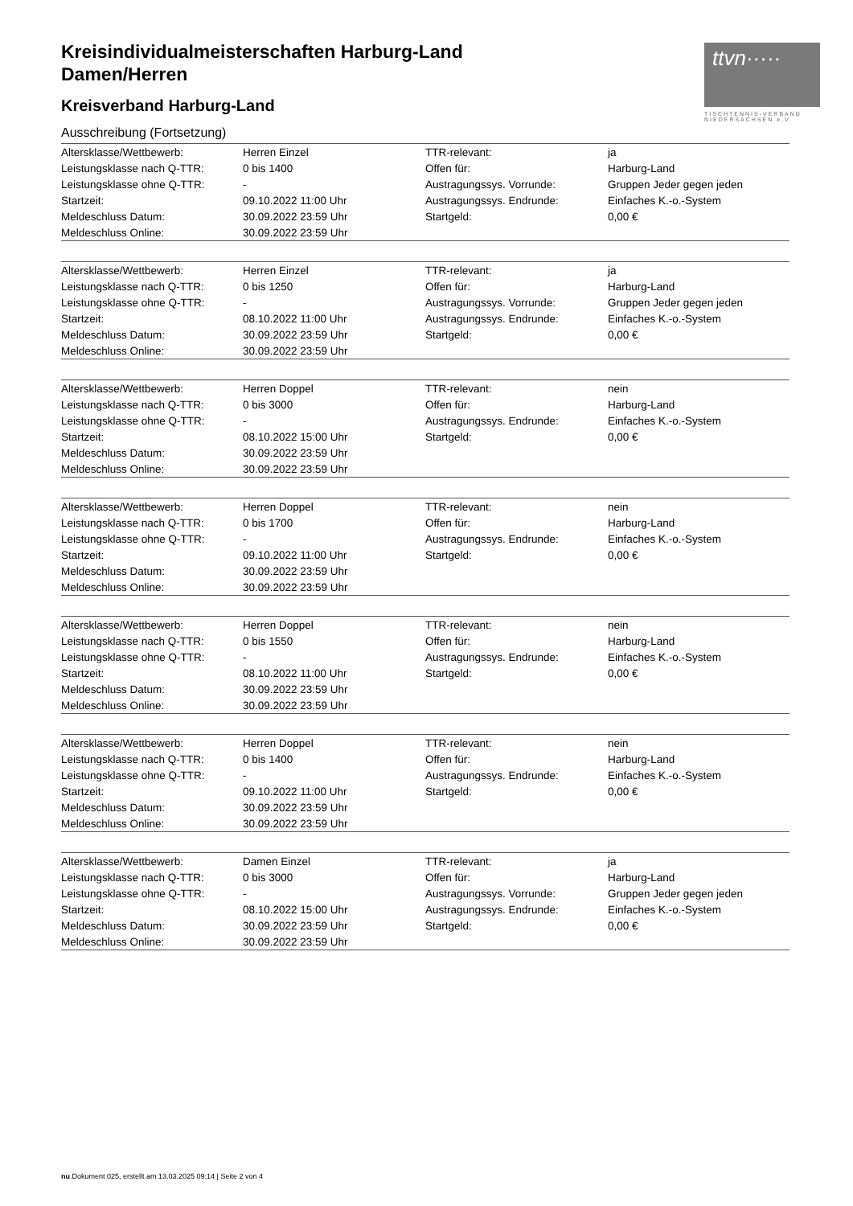Kreisindividualmeisterschaften Harburg-Land
Damen/Herren
Kreisverband Harburg-Land
ttvn·····
TISCHTENNIS-VERBAND NIEDERSACHSEN e.V.
Ausschreibung (Fortsetzung)
| Altersklasse/Wettbewerb: | Herren Einzel | TTR-relevant: | ja |
| Leistungsklasse nach Q-TTR: | 0 bis 1400 | Offen für: | Harburg-Land |
| Leistungsklasse ohne Q-TTR: | - | Austragungssys. Vorrunde: | Gruppen Jeder gegen jeden |
| Startzeit: | 09.10.2022 11:00 Uhr | Austragungssys. Endrunde: | Einfaches K.-o.-System |
| Meldeschluss Datum: | 30.09.2022 23:59 Uhr | Startgeld: | 0,00 € |
| Meldeschluss Online: | 30.09.2022 23:59 Uhr | | |
| Altersklasse/Wettbewerb: | Herren Einzel | TTR-relevant: | ja |
| Leistungsklasse nach Q-TTR: | 0 bis 1250 | Offen für: | Harburg-Land |
| Leistungsklasse ohne Q-TTR: | - | Austragungssys. Vorrunde: | Gruppen Jeder gegen jeden |
| Startzeit: | 08.10.2022 11:00 Uhr | Austragungssys. Endrunde: | Einfaches K.-o.-System |
| Meldeschluss Datum: | 30.09.2022 23:59 Uhr | Startgeld: | 0,00 € |
| Meldeschluss Online: | 30.09.2022 23:59 Uhr | | |
| Altersklasse/Wettbewerb: | Herren Doppel | TTR-relevant: | nein |
| Leistungsklasse nach Q-TTR: | 0 bis 3000 | Offen für: | Harburg-Land |
| Leistungsklasse ohne Q-TTR: | - | Austragungssys. Endrunde: | Einfaches K.-o.-System |
| Startzeit: | 08.10.2022 15:00 Uhr | Startgeld: | 0,00 € |
| Meldeschluss Datum: | 30.09.2022 23:59 Uhr | | |
| Meldeschluss Online: | 30.09.2022 23:59 Uhr | | |
| Altersklasse/Wettbewerb: | Herren Doppel | TTR-relevant: | nein |
| Leistungsklasse nach Q-TTR: | 0 bis 1700 | Offen für: | Harburg-Land |
| Leistungsklasse ohne Q-TTR: | - | Austragungssys. Endrunde: | Einfaches K.-o.-System |
| Startzeit: | 09.10.2022 11:00 Uhr | Startgeld: | 0,00 € |
| Meldeschluss Datum: | 30.09.2022 23:59 Uhr | | |
| Meldeschluss Online: | 30.09.2022 23:59 Uhr | | |
| Altersklasse/Wettbewerb: | Herren Doppel | TTR-relevant: | nein |
| Leistungsklasse nach Q-TTR: | 0 bis 1550 | Offen für: | Harburg-Land |
| Leistungsklasse ohne Q-TTR: | - | Austragungssys. Endrunde: | Einfaches K.-o.-System |
| Startzeit: | 08.10.2022 11:00 Uhr | Startgeld: | 0,00 € |
| Meldeschluss Datum: | 30.09.2022 23:59 Uhr | | |
| Meldeschluss Online: | 30.09.2022 23:59 Uhr | | |
| Altersklasse/Wettbewerb: | Herren Doppel | TTR-relevant: | nein |
| Leistungsklasse nach Q-TTR: | 0 bis 1400 | Offen für: | Harburg-Land |
| Leistungsklasse ohne Q-TTR: | - | Austragungssys. Endrunde: | Einfaches K.-o.-System |
| Startzeit: | 09.10.2022 11:00 Uhr | Startgeld: | 0,00 € |
| Meldeschluss Datum: | 30.09.2022 23:59 Uhr | | |
| Meldeschluss Online: | 30.09.2022 23:59 Uhr | | |
| Altersklasse/Wettbewerb: | Damen Einzel | TTR-relevant: | ja |
| Leistungsklasse nach Q-TTR: | 0 bis 3000 | Offen für: | Harburg-Land |
| Leistungsklasse ohne Q-TTR: | - | Austragungssys. Vorrunde: | Gruppen Jeder gegen jeden |
| Startzeit: | 08.10.2022 15:00 Uhr | Austragungssys. Endrunde: | Einfaches K.-o.-System |
| Meldeschluss Datum: | 30.09.2022 23:59 Uhr | Startgeld: | 0,00 € |
| Meldeschluss Online: | 30.09.2022 23:59 Uhr | | |
nu.Dokument 025, erstellt am 13.03.2025 09:14 | Seite 2 von 4